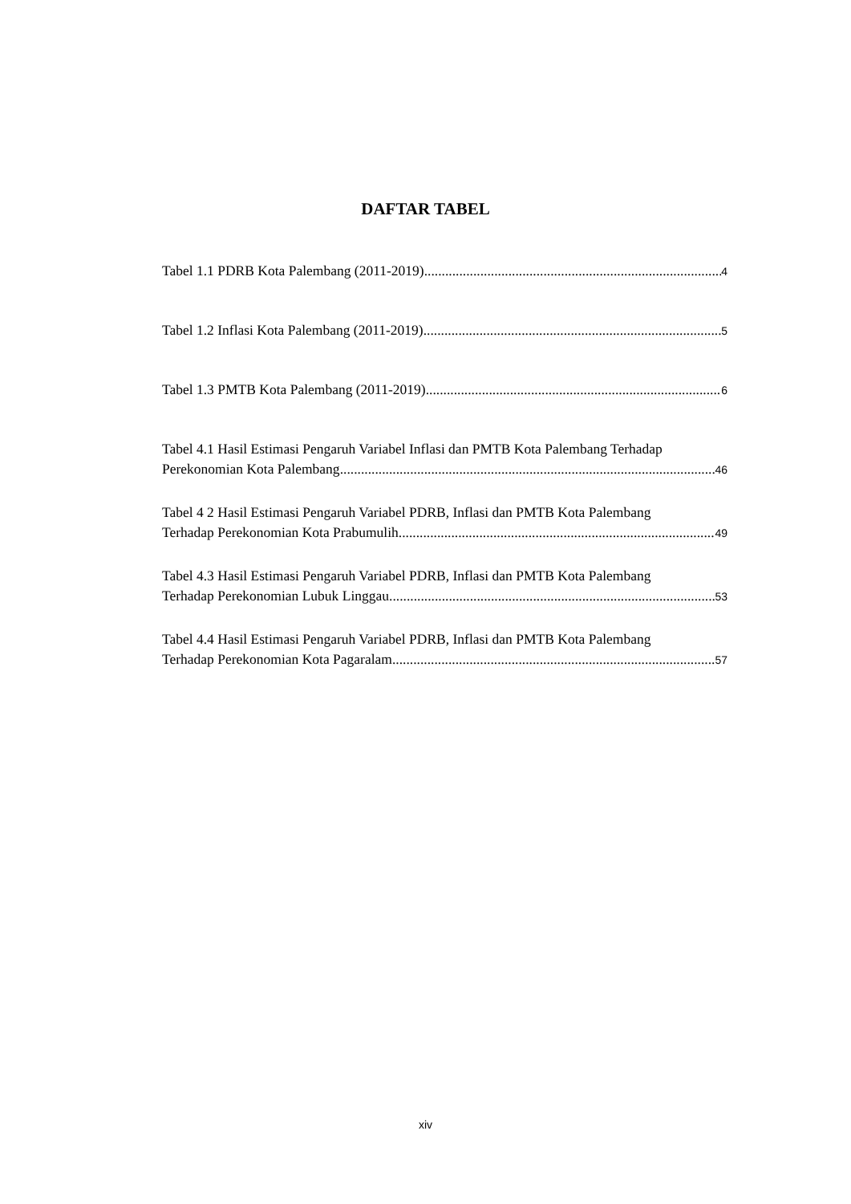DAFTAR TABEL
Tabel 1.1 PDRB Kota Palembang (2011-2019) 4
Tabel 1.2 Inflasi Kota Palembang (2011-2019) 5
Tabel 1.3 PMTB Kota Palembang (2011-2019) 6
Tabel 4.1 Hasil Estimasi Pengaruh Variabel Inflasi dan PMTB Kota Palembang Terhadap
Perekonomian Kota Palembang 46
Tabel 4 2 Hasil Estimasi Pengaruh Variabel PDRB, Inflasi dan PMTB Kota Palembang
Terhadap Perekonomian Kota Prabumulih 49
Tabel 4.3 Hasil Estimasi Pengaruh Variabel PDRB, Inflasi dan PMTB Kota Palembang
Terhadap Perekonomian Lubuk Linggau 53
Tabel 4.4 Hasil Estimasi Pengaruh Variabel PDRB, Inflasi dan PMTB Kota Palembang
Terhadap Perekonomian Kota Pagaralam 57
xiv